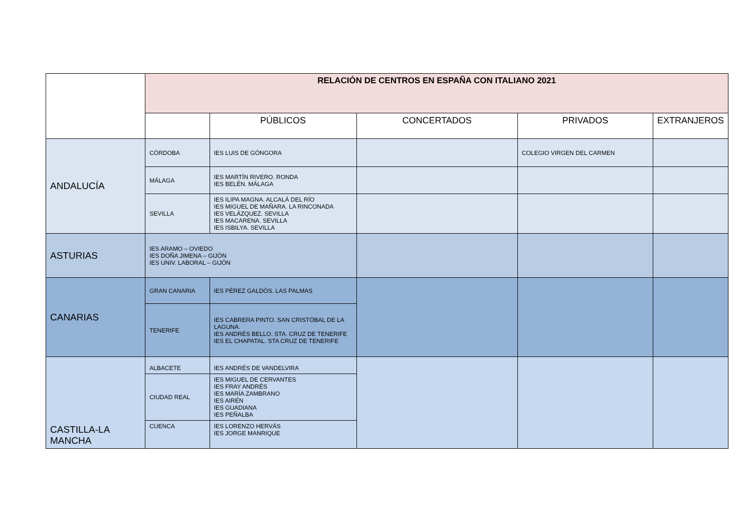| | RELACIÓN DE CENTROS EN ESPAÑA CON ITALIANO 2021 | | | | |
| | | PÚBLICOS | CONCERTADOS | PRIVADOS | EXTRANJEROS |
| ANDALUCÍA | CÓRDOBA | IES LUIS DE GÓNGORA | | COLEGIO VIRGEN DEL CARMEN | |
| | MÁLAGA | IES MARTÍN RIVERO. RONDA IES BELÉN. MÁLAGA | | | |
| | SEVILLA | IES ILIPA MAGNA. ALCALÁ DEL RÍO IES MIGUEL DE MAÑARA. LA RINCONADA IES VELÁZQUEZ. SEVILLA IES MACARENA. SEVILLA IES ISBILYA. SEVILLA | | | |
| ASTURIAS | IES ARAMO – OVIEDO IES DOÑA JIMENA – GIJÓN IES UNIV. LABORAL – GIJÓN | | | | |
| CANARIAS | GRAN CANARIA | IES PÉREZ GALDÓS. LAS PALMAS | | | |
| | TENERIFE | IES CABRERA PINTO. SAN CRISTÓBAL DE LA LAGUNA. IES ANDRÉS BELLO. STA. CRUZ DE TENERIFE IES EL CHAPATAL. STA CRUZ DE TENERIFE | | | |
| CASTILLA-LA MANCHA | ALBACETE | IES ANDRÉS DE VANDELVIRA | | | |
| | CIUDAD REAL | IES MIGUEL DE CERVANTES IES FRAY ANDRÉS IES MARÍA ZAMBRANO IES AIRÉN IES GUADIANA IES PEÑALBA | | | |
| | CUENCA | IES LORENZO HERVÁS IES JORGE MANRIQUE | | | |